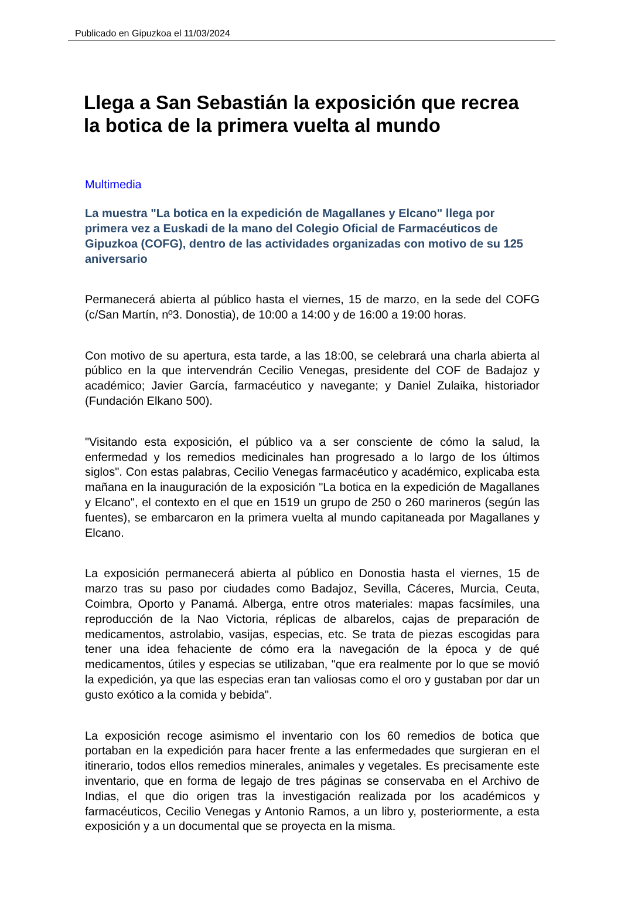Publicado en Gipuzkoa el 11/03/2024
Llega a San Sebastián la exposición que recrea la botica de la primera vuelta al mundo
Multimedia
La muestra "La botica en la expedición de Magallanes y Elcano" llega por primera vez a Euskadi de la mano del Colegio Oficial de Farmacéuticos de Gipuzkoa (COFG), dentro de las actividades organizadas con motivo de su 125 aniversario
Permanecerá abierta al público hasta el viernes, 15 de marzo, en la sede del COFG (c/San Martín, nº3. Donostia), de 10:00 a 14:00 y de 16:00 a 19:00 horas.
Con motivo de su apertura, esta tarde, a las 18:00, se celebrará una charla abierta al público en la que intervendrán Cecilio Venegas, presidente del COF de Badajoz y académico; Javier García, farmacéutico y navegante; y Daniel Zulaika, historiador (Fundación Elkano 500).
"Visitando esta exposición, el público va a ser consciente de cómo la salud, la enfermedad y los remedios medicinales han progresado a lo largo de los últimos siglos". Con estas palabras, Cecilio Venegas farmacéutico y académico, explicaba esta mañana en la inauguración de la exposición "La botica en la expedición de Magallanes y Elcano", el contexto en el que en 1519 un grupo de 250 o 260 marineros (según las fuentes), se embarcaron en la primera vuelta al mundo capitaneada por Magallanes y Elcano.
La exposición permanecerá abierta al público en Donostia hasta el viernes, 15 de marzo tras su paso por ciudades como Badajoz, Sevilla, Cáceres, Murcia, Ceuta, Coimbra, Oporto y Panamá. Alberga, entre otros materiales: mapas facsímiles, una reproducción de la Nao Victoria, réplicas de albarelos, cajas de preparación de medicamentos, astrolabio, vasijas, especias, etc. Se trata de piezas escogidas para tener una idea fehaciente de cómo era la navegación de la época y de qué medicamentos, útiles y especias se utilizaban, "que era realmente por lo que se movió la expedición, ya que las especias eran tan valiosas como el oro y gustaban por dar un gusto exótico a la comida y bebida".
La exposición recoge asimismo el inventario con los 60 remedios de botica que portaban en la expedición para hacer frente a las enfermedades que surgieran en el itinerario, todos ellos remedios minerales, animales y vegetales. Es precisamente este inventario, que en forma de legajo de tres páginas se conservaba en el Archivo de Indias, el que dio origen tras la investigación realizada por los académicos y farmacéuticos, Cecilio Venegas y Antonio Ramos, a un libro y, posteriormente, a esta exposición y a un documental que se proyecta en la misma.